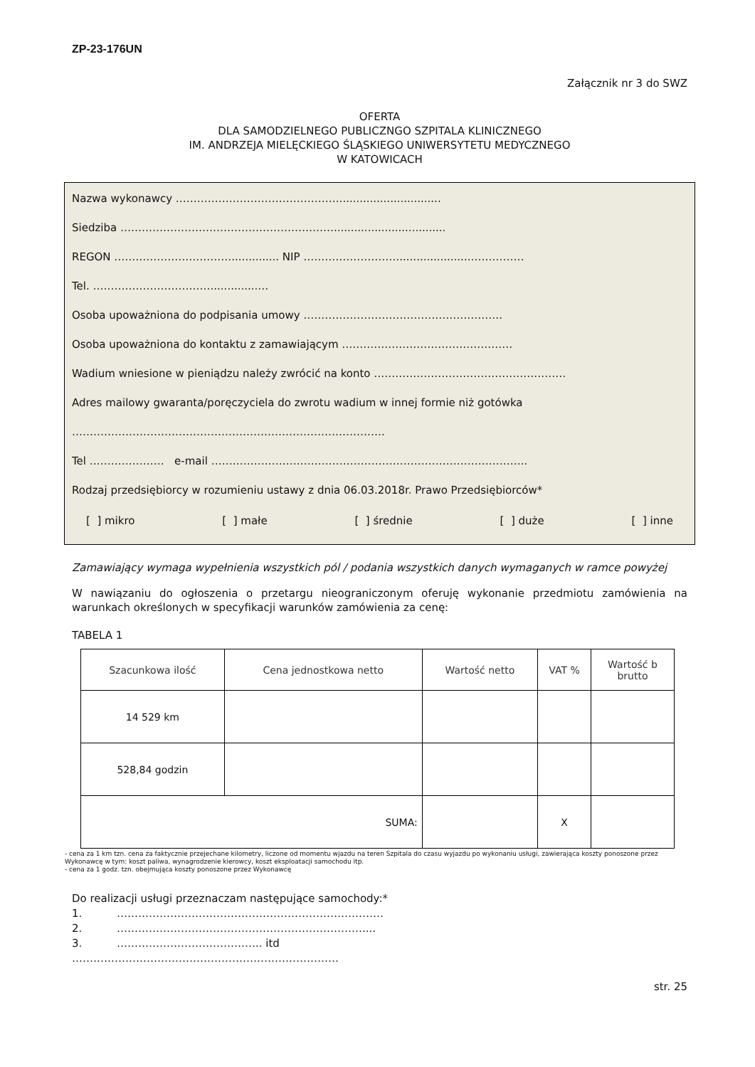ZP-23-176UN
Załącznik nr 3 do SWZ
OFERTA
DLA SAMODZIELNEGO PUBLICZNGO SZPITALA KLINICZNEGO
IM. ANDRZEJA MIELĘCKIEGO ŚLĄSKIEGO UNIWERSYTETU MEDYCZNEGO
W KATOWICACH
Nazwa wykonawcy ………………………………………...............................
Siedziba …………………………………………………….................................
REGON …………………………….............. NIP ……………………….....................……………
Tel. ……………………………..............…
Osoba upoważniona do podpisania umowy ………………………………………………..
Osoba upoważniona do kontaktu z zamawiającym …………………………………………
Wadium wniesione w pieniądzu należy zwrócić na konto ………………………………………………
Adres mailowy gwaranta/poręczyciela do zwrotu wadium w innej formie niż gotówka
…………………………………………………………………………….
Tel ………………… e-mail ……………………………………………………………………………..
Rodzaj przedsiębiorcy w rozumieniu ustawy z dnia 06.03.2018r. Prawo Przedsiębiorców*
[ ] mikro [ ] małe [ ] średnie [ ] duże [ ] inne
Zamawiający wymaga wypełnienia wszystkich pól / podania wszystkich danych wymaganych w ramce powyżej
W nawiązaniu do ogłoszenia o przetargu nieograniczonym oferuję wykonanie przedmiotu zamówienia na warunkach określonych w specyfikacji warunków zamówienia za cenę:
TABELA 1
| Szacunkowa ilość | Cena jednostkowa netto | Wartość netto | VAT % | Wartość b brutto |
| --- | --- | --- | --- | --- |
| 14 529 km | | | | |
| 528,84 godzin | | | | |
| SUMA: | | | X | |
- cena za 1 km tzn. cena za faktycznie przejechane kilometry, liczone od momentu wjazdu na teren Szpitala do czasu wyjazdu po wykonaniu usługi, zawierająca koszty ponoszone przez Wykonawcę w tym: koszt paliwa, wynagrodzenie kierowcy, koszt eksploatacji samochodu itp.
- cena za 1 godz. tzn. obejmująca koszty ponoszone przez Wykonawcę
Do realizacji usługi przeznaczam następujące samochody:*
1. …………………………………………………………………
2. ……………………………………………………………....
3. ………………………………….. itd
…………………………………………………………………
str. 25